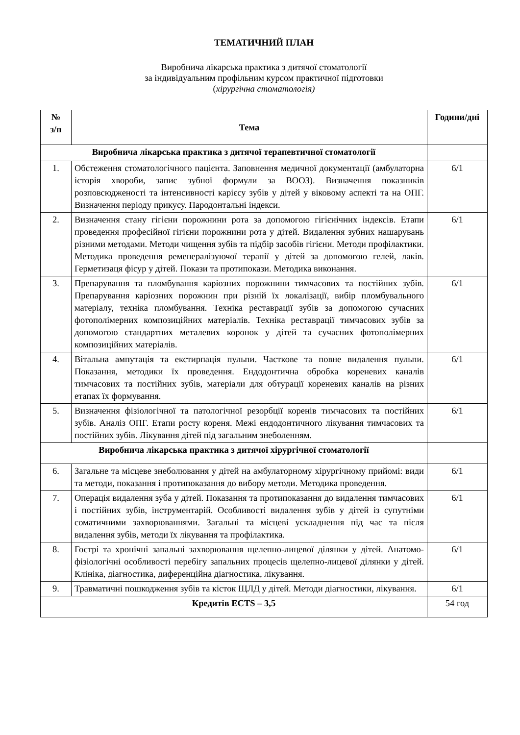ТЕМАТИЧНИЙ ПЛАН
Виробнича лікарська практика з дитячої стоматології
за індивідуальним профільним курсом практичної підготовки
(хірургічна стоматологія)
| № з/п | Тема | Години/дні |
| --- | --- | --- |
| Виробнича лікарська практика з дитячої терапевтичної стоматології | | |
| 1. | Обстеження стоматологічного пацієнта. Заповнення медичної документації (амбулаторна історія хвороби, запис зубної формули за ВООЗ). Визначення показників розповсюдженості та інтенсивності карієсу зубів у дітей у віковому аспекті та на ОПГ. Визначення періоду прикусу. Пародонтальні індекси. | 6/1 |
| 2. | Визначення стану гігієни порожнини рота за допомогою гігієнічних індексів. Етапи проведення професійної гігієни порожнини рота у дітей. Видалення зубних нашарувань різними методами. Методи чищення зубів та підбір засобів гігієни. Методи профілактики. Методика проведення ременералізуючої терапії у дітей за допомогою гелей, лаків. Герметизаця фісур у дітей. Покази та протипокази. Методика виконання. | 6/1 |
| 3. | Препарування та пломбування каріозних порожнини тимчасових та постійних зубів. Препарування каріозних порожнин при різній їх локалізації, вибір пломбувального матеріалу, техніка пломбування. Техніка реставрації зубів за допомогою сучасних фотополімерних композиційних матеріалів. Техніка реставрації тимчасових зубів за допомогою стандартних металевих коронок у дітей та сучасних фотополімерних композиційних матеріалів. | 6/1 |
| 4. | Вітальна ампутація та екстирпація пульпи. Часткове та повне видалення пульпи. Показання, методики їх проведення. Ендодонтична обробка кореневих каналів тимчасових та постійних зубів, матеріали для обтурації кореневих каналів на різних етапах їх формування. | 6/1 |
| 5. | Визначення фізіологічної та патологічної резорбції коренів тимчасових та постійних зубів. Аналіз ОПГ. Етапи росту кореня. Межі ендодонтичного лікування тимчасових та постійних зубів. Лікування дітей під загальним знеболенням. | 6/1 |
| Виробнича лікарська практика з дитячої хірургічної стоматології | | |
| 6. | Загальне та місцеве знеболювання у дітей на амбулаторному хірургічному прийомі: види та методи, показання і протипоказання до вибору методи. Методика проведення. | 6/1 |
| 7. | Операція видалення зуба у дітей. Показання та протипоказання до видалення тимчасових і постійних зубів, інструментарій. Особливості видалення зубів у дітей із супутніми соматичними захворюваннями. Загальні та місцеві ускладнення під час та після видалення зубів, методи їх лікування та профілактика. | 6/1 |
| 8. | Гострі та хронічні запальні захворювання щелепно-лицевої ділянки у дітей. Анатомо-фізіологічні особливості перебігу запальних процесів щелепно-лицевої ділянки у дітей. Клініка, діагностика, диференційна діагностика, лікування. | 6/1 |
| 9. | Травматичні пошкодження зубів та кісток ЩЛД у дітей. Методи діагностики, лікування. | 6/1 |
| Кредитів ECTS – 3,5 | | 54 год |